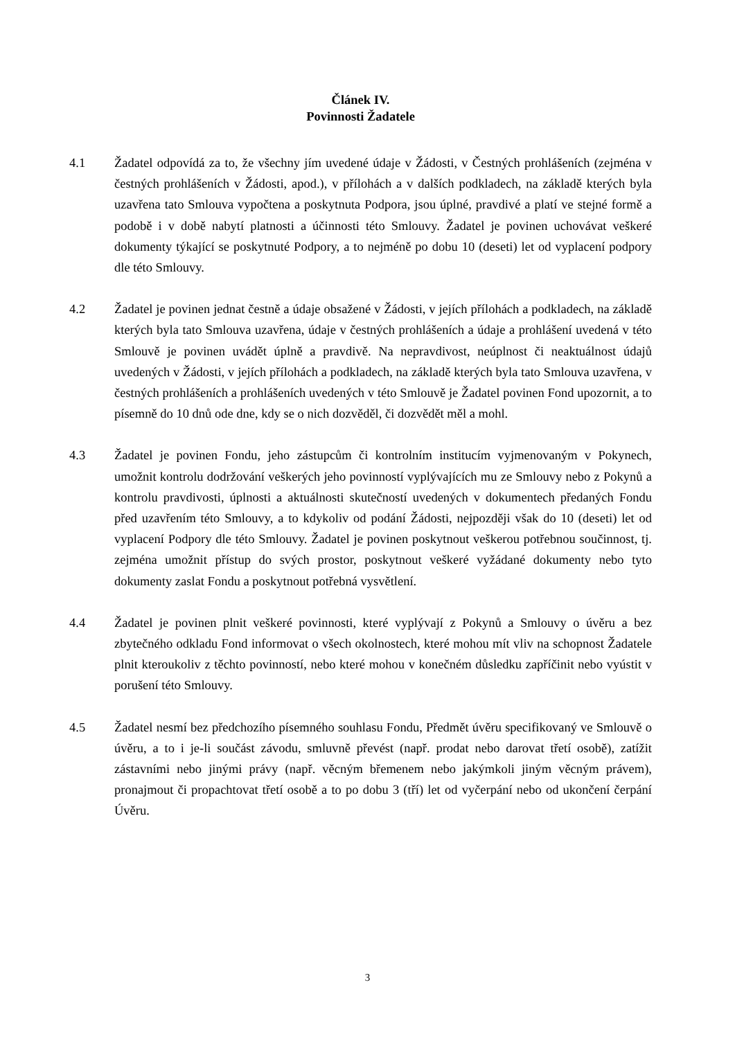Článek IV.
Povinnosti Žadatele
4.1
Žadatel odpovídá za to, že všechny jím uvedené údaje v Žádosti, v Čestných prohlášeních (zejména v čestných prohlášeních v Žádosti, apod.), v přílohách a v dalších podkladech, na základě kterých byla uzavřena tato Smlouva vypočtena a poskytnuta Podpora, jsou úplné, pravdivé a platí ve stejné formě a podobě i v době nabytí platnosti a účinnosti této Smlouvy. Žadatel je povinen uchovávat veškeré dokumenty týkající se poskytnuté Podpory, a to nejméně po dobu 10 (deseti) let od vyplacení podpory dle této Smlouvy.
4.2
Žadatel je povinen jednat čestně a údaje obsažené v Žádosti, v jejích přílohách a podkladech, na základě kterých byla tato Smlouva uzavřena, údaje v čestných prohlášeních a údaje a prohlášení uvedená v této Smlouvě je povinen uvádět úplně a pravdivě. Na nepravdivost, neúplnost či neaktuálnost údajů uvedených v Žádosti, v jejích přílohách a podkladech, na základě kterých byla tato Smlouva uzavřena, v čestných prohlášeních a prohlášeních uvedených v této Smlouvě je Žadatel povinen Fond upozornit, a to písemně do 10 dnů ode dne, kdy se o nich dozvěděl, či dozvědět měl a mohl.
4.3
Žadatel je povinen Fondu, jeho zástupcům či kontrolním institucím vyjmenovaným v Pokynech, umožnit kontrolu dodržování veškerých jeho povinností vyplývajících mu ze Smlouvy nebo z Pokynů a kontrolu pravdivosti, úplnosti a aktuálnosti skutečností uvedených v dokumentech předaných Fondu před uzavřením této Smlouvy, a to kdykoliv od podání Žádosti, nejpozději však do 10 (deseti) let od vyplacení Podpory dle této Smlouvy. Žadatel je povinen poskytnout veškerou potřebnou součinnost, tj. zejména umožnit přístup do svých prostor, poskytnout veškeré vyžádané dokumenty nebo tyto dokumenty zaslat Fondu a poskytnout potřebná vysvětlení.
4.4
Žadatel je povinen plnit veškeré povinnosti, které vyplývají z Pokynů a Smlouvy o úvěru a bez zbytečného odkladu Fond informovat o všech okolnostech, které mohou mít vliv na schopnost Žadatele plnit kteroukoliv z těchto povinností, nebo které mohou v konečném důsledku zapříčinit nebo vyústit v porušení této Smlouvy.
4.5
Žadatel nesmí bez předchozího písemného souhlasu Fondu, Předmět úvěru specifikovaný ve Smlouvě o úvěru, a to i je-li součást závodu, smluvně převést (např. prodat nebo darovat třetí osobě), zatížit zástavními nebo jinými právy (např. věcným břemenem nebo jakýmkoli jiným věcným právem), pronajmout či propachtovat třetí osobě a to po dobu 3 (tří) let od vyčerpání nebo od ukončení čerpání Úvěru.
3